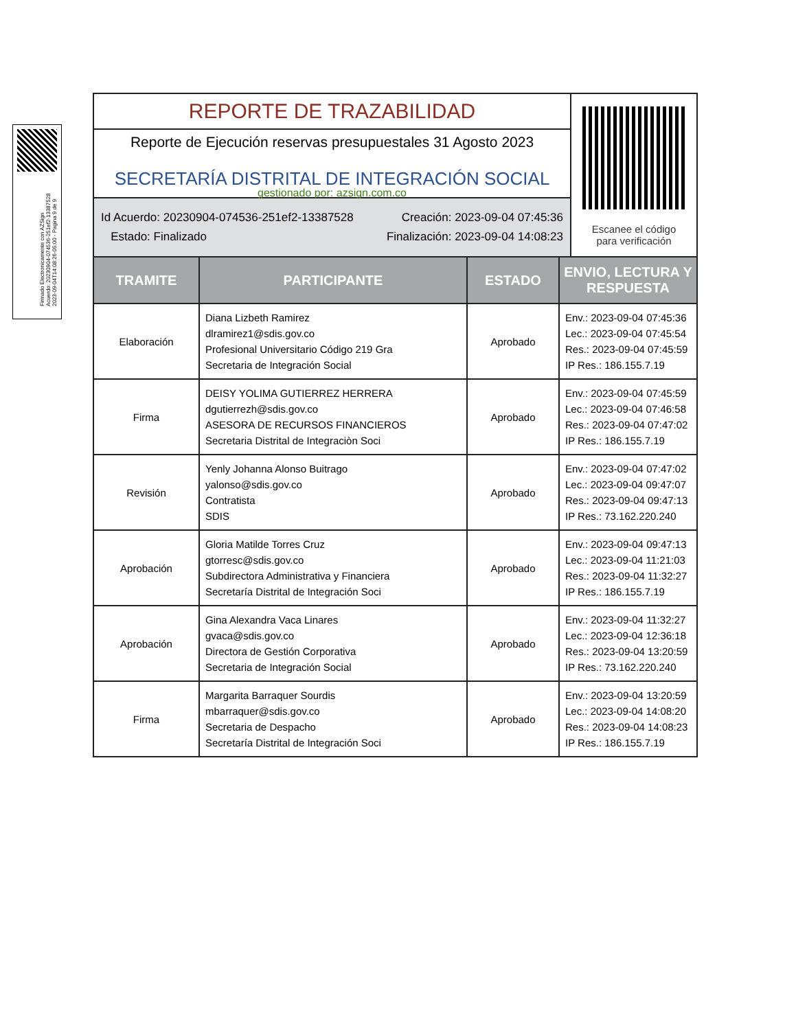Firmado Electronicamente con AZSign
Acuerdo: 20230904-074536-251ef2-13387528
2023-09-04T14:08:26-05:00 - Pagina 9 de 9
REPORTE DE TRAZABILIDAD
Reporte de Ejecución reservas presupuestales 31 Agosto 2023
SECRETARÍA DISTRITAL DE INTEGRACIÓN SOCIAL
gestionado por: azsign.com.co
Id Acuerdo: 20230904-074536-251ef2-13387528 Creación: 2023-09-04 07:45:36
Estado: Finalizado Finalización: 2023-09-04 14:08:23
Escanee el código
para verificación
| TRAMITE | PARTICIPANTE | ESTADO | ENVIO, LECTURA Y RESPUESTA |
| --- | --- | --- | --- |
| Elaboración | Diana Lizbeth Ramirez dlramirez1@sdis.gov.co Profesional Universitario Código 219 Gra Secretaria de Integración Social | Aprobado | Env.: 2023-09-04 07:45:36 Lec.: 2023-09-04 07:45:54 Res.: 2023-09-04 07:45:59 IP Res.: 186.155.7.19 |
| Firma | DEISY YOLIMA GUTIERREZ HERRERA dgutierrezh@sdis.gov.co ASESORA DE RECURSOS FINANCIEROS Secretaria Distrital de Integraciòn Soci | Aprobado | Env.: 2023-09-04 07:45:59 Lec.: 2023-09-04 07:46:58 Res.: 2023-09-04 07:47:02 IP Res.: 186.155.7.19 |
| Revisión | Yenly Johanna Alonso Buitrago yalonso@sdis.gov.co Contratista SDIS | Aprobado | Env.: 2023-09-04 07:47:02 Lec.: 2023-09-04 09:47:07 Res.: 2023-09-04 09:47:13 IP Res.: 73.162.220.240 |
| Aprobación | Gloria Matilde Torres Cruz gtorresc@sdis.gov.co Subdirectora Administrativa y Financiera Secretaría Distrital de Integración Soci | Aprobado | Env.: 2023-09-04 09:47:13 Lec.: 2023-09-04 11:21:03 Res.: 2023-09-04 11:32:27 IP Res.: 186.155.7.19 |
| Aprobación | Gina Alexandra Vaca Linares gvaca@sdis.gov.co Directora de Gestión Corporativa Secretaria de Integración Social | Aprobado | Env.: 2023-09-04 11:32:27 Lec.: 2023-09-04 12:36:18 Res.: 2023-09-04 13:20:59 IP Res.: 73.162.220.240 |
| Firma | Margarita Barraquer Sourdis mbarraquer@sdis.gov.co Secretaria de Despacho Secretaría Distrital de Integración Soci | Aprobado | Env.: 2023-09-04 13:20:59 Lec.: 2023-09-04 14:08:20 Res.: 2023-09-04 14:08:23 IP Res.: 186.155.7.19 |